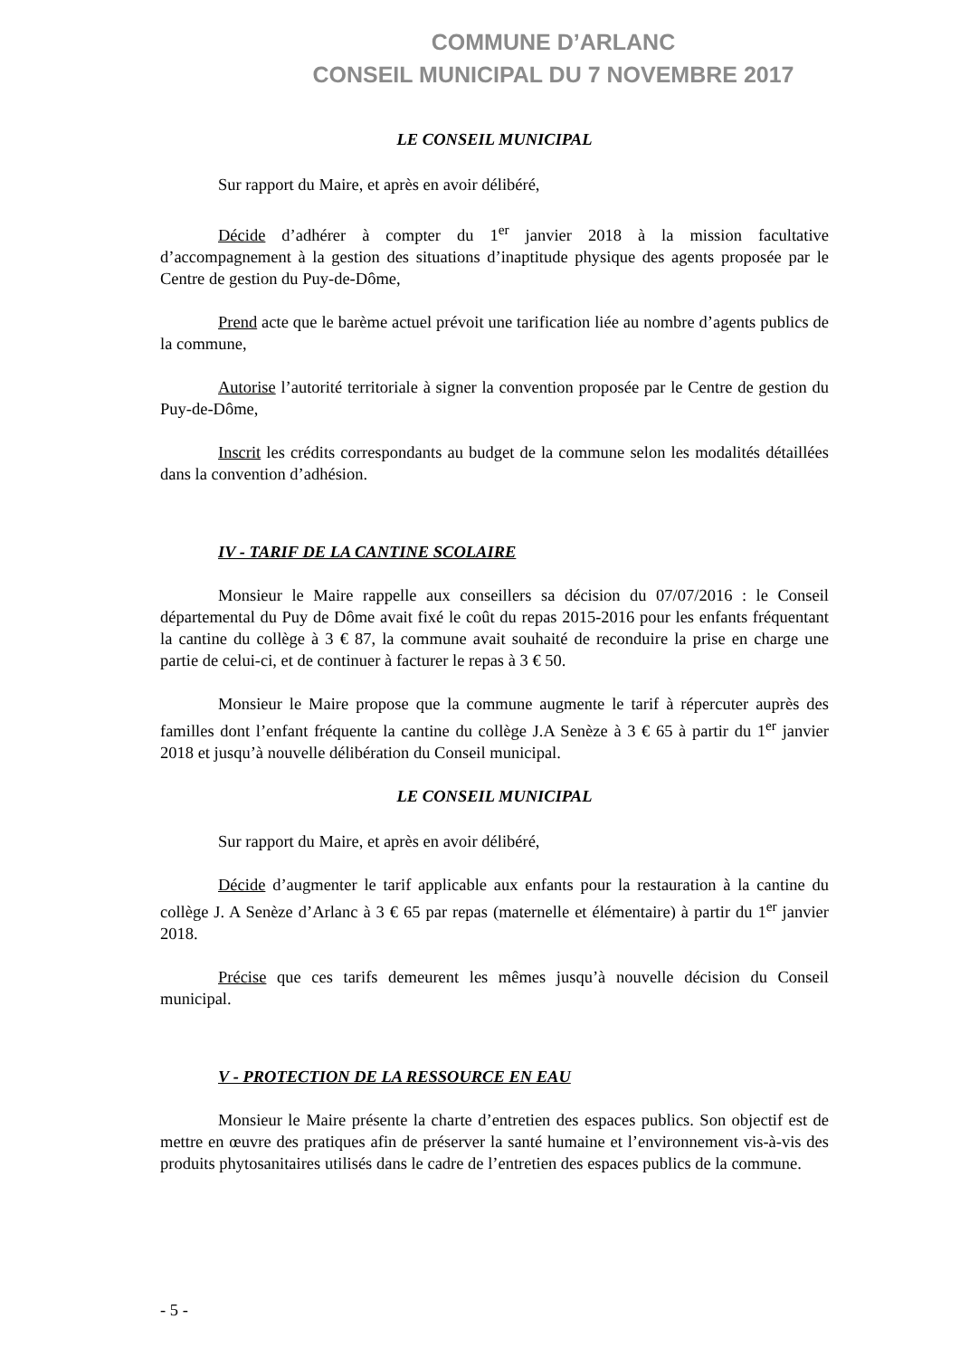COMMUNE D’ARLANC
CONSEIL MUNICIPAL DU 7 NOVEMBRE 2017
LE CONSEIL MUNICIPAL
Sur rapport du Maire, et après en avoir délibéré,
Décide d’adhérer à compter du 1<sup>er</sup> janvier 2018 à la mission facultative d’accompagnement à la gestion des situations d’inaptitude physique des agents proposée par le Centre de gestion du Puy-de-Dôme,
Prend acte que le barème actuel prévoit une tarification liée au nombre d’agents publics de la commune,
Autorise l’autorité territoriale à signer la convention proposée par le Centre de gestion du Puy-de-Dôme,
Inscrit les crédits correspondants au budget de la commune selon les modalités détaillées dans la convention d’adhésion.
IV - TARIF DE LA CANTINE SCOLAIRE
Monsieur le Maire rappelle aux conseillers sa décision du 07/07/2016 : le Conseil départemental du Puy de Dôme avait fixé le coût du repas 2015-2016 pour les enfants fréquentant la cantine du collège à 3 € 87, la commune avait souhaité de reconduire la prise en charge une partie de celui-ci, et de continuer à facturer le repas à 3 € 50.
Monsieur le Maire propose que la commune augmente le tarif à répercuter auprès des familles dont l’enfant fréquente la cantine du collège J.A Senèze à 3 € 65 à partir du 1<sup>er</sup> janvier 2018 et jusqu’à nouvelle délibération du Conseil municipal.
LE CONSEIL MUNICIPAL
Sur rapport du Maire, et après en avoir délibéré,
Décide d’augmenter le tarif applicable aux enfants pour la restauration à la cantine du collège J. A Senèze d’Arlanc à 3 € 65 par repas (maternelle et élémentaire) à partir du 1<sup>er</sup> janvier 2018.
Précise que ces tarifs demeurent les mêmes jusqu’à nouvelle décision du Conseil municipal.
V - PROTECTION DE LA RESSOURCE EN EAU
Monsieur le Maire présente la charte d’entretien des espaces publics. Son objectif est de mettre en œuvre des pratiques afin de préserver la santé humaine et l’environnement vis-à-vis des produits phytosanitaires utilisés dans le cadre de l’entretien des espaces publics de la commune.
- 5 -